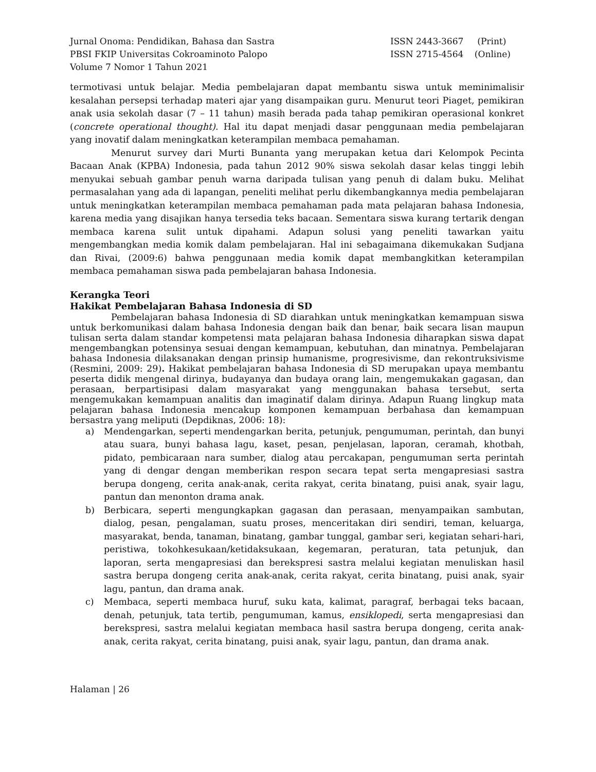Jurnal Onoma: Pendidikan, Bahasa dan Sastra
PBSI FKIP Universitas Cokroaminoto Palopo
Volume 7 Nomor 1 Tahun 2021
ISSN 2443-3667 (Print)
ISSN 2715-4564 (Online)
termotivasi untuk belajar. Media pembelajaran dapat membantu siswa untuk meminimalisir kesalahan persepsi terhadap materi ajar yang disampaikan guru. Menurut teori Piaget, pemikiran anak usia sekolah dasar (7 – 11 tahun) masih berada pada tahap pemikiran operasional konkret (concrete operational thought). Hal itu dapat menjadi dasar penggunaan media pembelajaran yang inovatif dalam meningkatkan keterampilan membaca pemahaman.
Menurut survey dari Murti Bunanta yang merupakan ketua dari Kelompok Pecinta Bacaan Anak (KPBA) Indonesia, pada tahun 2012 90% siswa sekolah dasar kelas tinggi lebih menyukai sebuah gambar penuh warna daripada tulisan yang penuh di dalam buku. Melihat permasalahan yang ada di lapangan, peneliti melihat perlu dikembangkannya media pembelajaran untuk meningkatkan keterampilan membaca pemahaman pada mata pelajaran bahasa Indonesia, karena media yang disajikan hanya tersedia teks bacaan. Sementara siswa kurang tertarik dengan membaca karena sulit untuk dipahami. Adapun solusi yang peneliti tawarkan yaitu mengembangkan media komik dalam pembelajaran. Hal ini sebagaimana dikemukakan Sudjana dan Rivai, (2009:6) bahwa penggunaan media komik dapat membangkitkan keterampilan membaca pemahaman siswa pada pembelajaran bahasa Indonesia.
Kerangka Teori
Hakikat Pembelajaran Bahasa Indonesia di SD
Pembelajaran bahasa Indonesia di SD diarahkan untuk meningkatkan kemampuan siswa untuk berkomunikasi dalam bahasa Indonesia dengan baik dan benar, baik secara lisan maupun tulisan serta dalam standar kompetensi mata pelajaran bahasa Indonesia diharapkan siswa dapat mengembangkan potensinya sesuai dengan kemampuan, kebutuhan, dan minatnya. Pembelajaran bahasa Indonesia dilaksanakan dengan prinsip humanisme, progresivisme, dan rekontruksivisme (Resmini, 2009: 29). Hakikat pembelajaran bahasa Indonesia di SD merupakan upaya membantu peserta didik mengenal dirinya, budayanya dan budaya orang lain, mengemukakan gagasan, dan perasaan, berpartisipasi dalam masyarakat yang menggunakan bahasa tersebut, serta mengemukakan kemampuan analitis dan imaginatif dalam dirinya. Adapun Ruang lingkup mata pelajaran bahasa Indonesia mencakup komponen kemampuan berbahasa dan kemampuan bersastra yang meliputi (Depdiknas, 2006: 18):
a) Mendengarkan, seperti mendengarkan berita, petunjuk, pengumuman, perintah, dan bunyi atau suara, bunyi bahasa lagu, kaset, pesan, penjelasan, laporan, ceramah, khotbah, pidato, pembicaraan nara sumber, dialog atau percakapan, pengumuman serta perintah yang di dengar dengan memberikan respon secara tepat serta mengapresiasi sastra berupa dongeng, cerita anak-anak, cerita rakyat, cerita binatang, puisi anak, syair lagu, pantun dan menonton drama anak.
b) Berbicara, seperti mengungkapkan gagasan dan perasaan, menyampaikan sambutan, dialog, pesan, pengalaman, suatu proses, menceritakan diri sendiri, teman, keluarga, masyarakat, benda, tanaman, binatang, gambar tunggal, gambar seri, kegiatan sehari-hari, peristiwa, tokohkesukaan/ketidaksukaan, kegemaran, peraturan, tata petunjuk, dan laporan, serta mengapresiasi dan berekspresi sastra melalui kegiatan menuliskan hasil sastra berupa dongeng cerita anak-anak, cerita rakyat, cerita binatang, puisi anak, syair lagu, pantun, dan drama anak.
c) Membaca, seperti membaca huruf, suku kata, kalimat, paragraf, berbagai teks bacaan, denah, petunjuk, tata tertib, pengumuman, kamus, ensiklopedi, serta mengapresiasi dan berekspresi, sastra melalui kegiatan membaca hasil sastra berupa dongeng, cerita anak-anak, cerita rakyat, cerita binatang, puisi anak, syair lagu, pantun, dan drama anak.
Halaman | 26